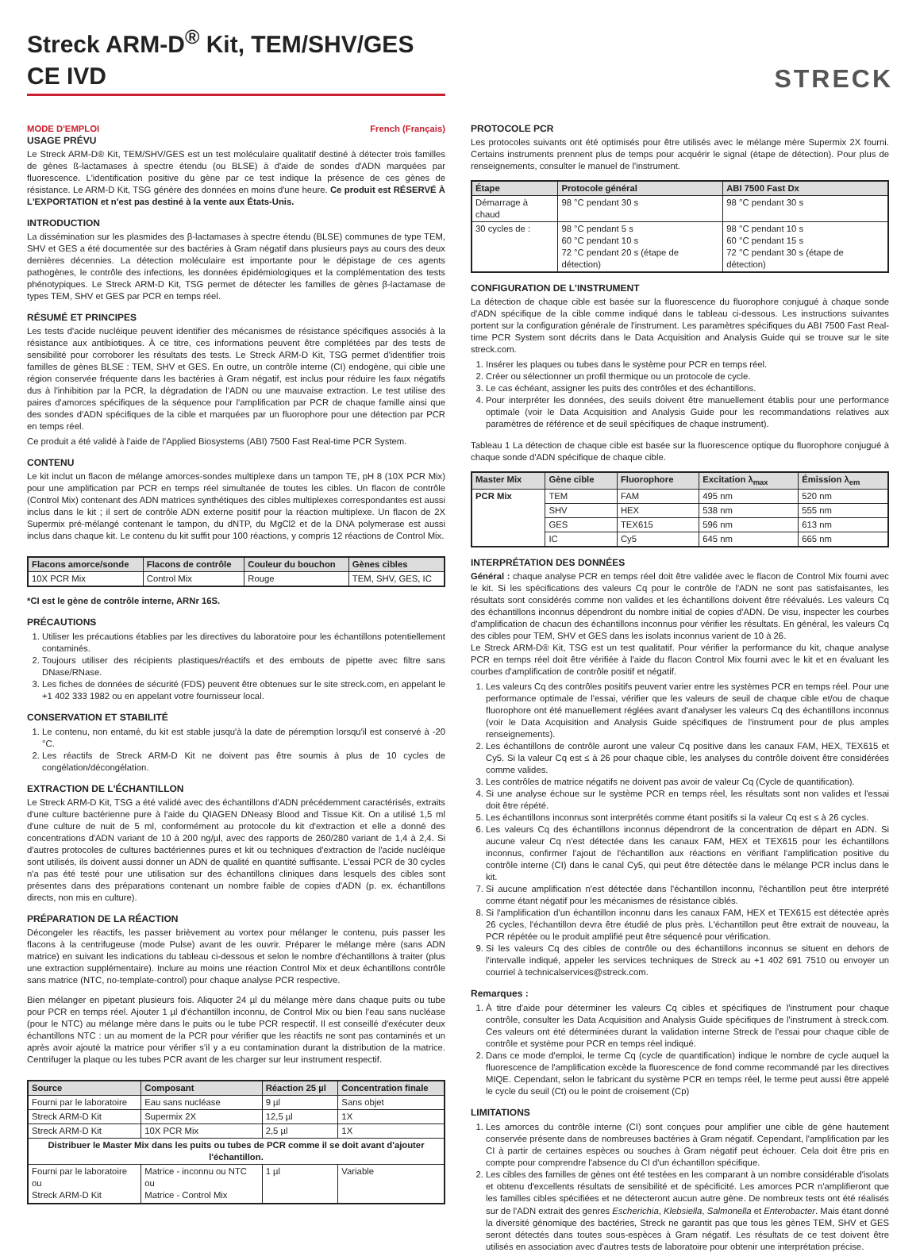Streck ARM-D<sup>®</sup> Kit, TEM/SHV/GES CE IVD
STRECK
MODE D'EMPLOI French (Français)
USAGE PRÉVU
Le Streck ARM-D® Kit, TEM/SHV/GES est un test moléculaire qualitatif destiné à détecter trois familles de gènes ß-lactamases à spectre étendu (ou BLSE) à d'aide de sondes d'ADN marquées par fluorescence. L'identification positive du gène par ce test indique la présence de ces gènes de résistance. Le ARM-D Kit, TSG génère des données en moins d'une heure. Ce produit est RÉSERVÉ À L'EXPORTATION et n'est pas destiné à la vente aux États-Unis.
INTRODUCTION
La dissémination sur les plasmides des β-lactamases à spectre étendu (BLSE) communes de type TEM, SHV et GES a été documentée sur des bactéries à Gram négatif dans plusieurs pays au cours des deux dernières décennies. La détection moléculaire est importante pour le dépistage de ces agents pathogènes, le contrôle des infections, les données épidémiologiques et la complémentation des tests phénotypiques. Le Streck ARM-D Kit, TSG permet de détecter les familles de gènes β-lactamase de types TEM, SHV et GES par PCR en temps réel.
RÉSUMÉ ET PRINCIPES
Les tests d'acide nucléique peuvent identifier des mécanismes de résistance spécifiques associés à la résistance aux antibiotiques. À ce titre, ces informations peuvent être complétées par des tests de sensibilité pour corroborer les résultats des tests. Le Streck ARM-D Kit, TSG permet d'identifier trois familles de gènes BLSE : TEM, SHV et GES. En outre, un contrôle interne (CI) endogène, qui cible une région conservée fréquente dans les bactéries à Gram négatif, est inclus pour réduire les faux négatifs dus à l'inhibition par la PCR, la dégradation de l'ADN ou une mauvaise extraction. Le test utilise des paires d'amorces spécifiques de la séquence pour l'amplification par PCR de chaque famille ainsi que des sondes d'ADN spécifiques de la cible et marquées par un fluorophore pour une détection par PCR en temps réel.
Ce produit a été validé à l'aide de l'Applied Biosystems (ABI) 7500 Fast Real-time PCR System.
CONTENU
Le kit inclut un flacon de mélange amorces-sondes multiplexe dans un tampon TE, pH 8 (10X PCR Mix) pour une amplification par PCR en temps réel simultanée de toutes les cibles. Un flacon de contrôle (Control Mix) contenant des ADN matrices synthétiques des cibles multiplexes correspondantes est aussi inclus dans le kit ; il sert de contrôle ADN externe positif pour la réaction multiplexe. Un flacon de 2X Supermix pré-mélangé contenant le tampon, du dNTP, du MgCl2 et de la DNA polymerase est aussi inclus dans chaque kit. Le contenu du kit suffit pour 100 réactions, y compris 12 réactions de Control Mix.
| Flacons amorce/sonde | Flacons de contrôle | Couleur du bouchon | Gènes cibles |
| --- | --- | --- | --- |
| 10X PCR Mix | Control Mix | Rouge | TEM, SHV, GES, IC |
*CI est le gène de contrôle interne, ARNr 16S.
PRÉCAUTIONS
1. Utiliser les précautions établies par les directives du laboratoire pour les échantillons potentiellement contaminés.
2. Toujours utiliser des récipients plastiques/réactifs et des embouts de pipette avec filtre sans DNase/RNase.
3. Les fiches de données de sécurité (FDS) peuvent être obtenues sur le site streck.com, en appelant le +1 402 333 1982 ou en appelant votre fournisseur local.
CONSERVATION ET STABILITÉ
1. Le contenu, non entamé, du kit est stable jusqu'à la date de péremption lorsqu'il est conservé à -20 °C.
2. Les réactifs de Streck ARM-D Kit ne doivent pas être soumis à plus de 10 cycles de congélation/décongélation.
EXTRACTION DE L'ÉCHANTILLON
Le Streck ARM-D Kit, TSG a été validé avec des échantillons d'ADN précédemment caractérisés, extraits d'une culture bactérienne pure à l'aide du QIAGEN DNeasy Blood and Tissue Kit. On a utilisé 1,5 ml d'une culture de nuit de 5 ml, conformément au protocole du kit d'extraction et elle a donné des concentrations d'ADN variant de 10 à 200 ng/µl, avec des rapports de 260/280 variant de 1,4 à 2,4. Si d'autres protocoles de cultures bactériennes pures et kit ou techniques d'extraction de l'acide nucléique sont utilisés, ils doivent aussi donner un ADN de qualité en quantité suffisante. L'essai PCR de 30 cycles n'a pas été testé pour une utilisation sur des échantillons cliniques dans lesquels des cibles sont présentes dans des préparations contenant un nombre faible de copies d'ADN (p. ex. échantillons directs, non mis en culture).
PRÉPARATION DE LA RÉACTION
Décongeler les réactifs, les passer brièvement au vortex pour mélanger le contenu, puis passer les flacons à la centrifugeuse (mode Pulse) avant de les ouvrir. Préparer le mélange mère (sans ADN matrice) en suivant les indications du tableau ci-dessous et selon le nombre d'échantillons à traiter (plus une extraction supplémentaire). Inclure au moins une réaction Control Mix et deux échantillons contrôle sans matrice (NTC, no-template-control) pour chaque analyse PCR respective.
Bien mélanger en pipetant plusieurs fois. Aliquoter 24 µl du mélange mère dans chaque puits ou tube pour PCR en temps réel. Ajouter 1 µl d'échantillon inconnu, de Control Mix ou bien l'eau sans nucléase (pour le NTC) au mélange mère dans le puits ou le tube PCR respectif. Il est conseillé d'exécuter deux échantillons NTC : un au moment de la PCR pour vérifier que les réactifs ne sont pas contaminés et un après avoir ajouté la matrice pour vérifier s'il y a eu contamination durant la distribution de la matrice. Centrifuger la plaque ou les tubes PCR avant de les charger sur leur instrument respectif.
| Source | Composant | Réaction 25 µl | Concentration finale |
| --- | --- | --- | --- |
| Fourni par le laboratoire | Eau sans nucléase | 9 µl | Sans objet |
| Streck ARM-D Kit | Supermix 2X | 12,5 µl | 1X |
| Streck ARM-D Kit | 10X PCR Mix | 2,5 µl | 1X |
| Distribuer le Master Mix dans les puits ou tubes de PCR comme il se doit avant d'ajouter l'échantillon. | | | |
| Fourni par le laboratoire ou Streck ARM-D Kit | Matrice - inconnu ou NTC ou Matrice - Control Mix | 1 µl | Variable |
PROTOCOLE PCR
Les protocoles suivants ont été optimisés pour être utilisés avec le mélange mère Supermix 2X fourni. Certains instruments prennent plus de temps pour acquérir le signal (étape de détection). Pour plus de renseignements, consulter le manuel de l'instrument.
| Étape | Protocole général | ABI 7500 Fast Dx |
| --- | --- | --- |
| Démarrage à chaud | 98 °C pendant 30 s | 98 °C pendant 30 s |
| 30 cycles de : | 98 °C pendant 5 s 60 °C pendant 10 s 72 °C pendant 20 s (étape de détection) | 98 °C pendant 10 s 60 °C pendant 15 s 72 °C pendant 30 s (étape de détection) |
CONFIGURATION DE L'INSTRUMENT
La détection de chaque cible est basée sur la fluorescence du fluorophore conjugué à chaque sonde d'ADN spécifique de la cible comme indiqué dans le tableau ci-dessous. Les instructions suivantes portent sur la configuration générale de l'instrument. Les paramètres spécifiques du ABI 7500 Fast Real-time PCR System sont décrits dans le Data Acquisition and Analysis Guide qui se trouve sur le site streck.com.
1. Insérer les plaques ou tubes dans le système pour PCR en temps réel.
2. Créer ou sélectionner un profil thermique ou un protocole de cycle.
3. Le cas échéant, assigner les puits des contrôles et des échantillons.
4. Pour interpréter les données, des seuils doivent être manuellement établis pour une performance optimale (voir le Data Acquisition and Analysis Guide pour les recommandations relatives aux paramètres de référence et de seuil spécifiques de chaque instrument).
Tableau 1 La détection de chaque cible est basée sur la fluorescence optique du fluorophore conjugué à chaque sonde d'ADN spécifique de chaque cible.
| Master Mix | Gène cible | Fluorophore | Excitation λ<sub>max</sub> | Émission λ<sub>em</sub> |
| --- | --- | --- | --- | --- |
| PCR Mix | TEM | FAM | 495 nm | 520 nm |
| | SHV | HEX | 538 nm | 555 nm |
| | GES | TEX615 | 596 nm | 613 nm |
| | IC | Cy5 | 645 nm | 665 nm |
INTERPRÉTATION DES DONNÉES
Général : chaque analyse PCR en temps réel doit être validée avec le flacon de Control Mix fourni avec le kit. Si les spécifications des valeurs Cq pour le contrôle de l'ADN ne sont pas satisfaisantes, les résultats sont considérés comme non valides et les échantillons doivent être réévalués. Les valeurs Cq des échantillons inconnus dépendront du nombre initial de copies d'ADN. De visu, inspecter les courbes d'amplification de chacun des échantillons inconnus pour vérifier les résultats. En général, les valeurs Cq des cibles pour TEM, SHV et GES dans les isolats inconnus varient de 10 à 26.
Le Streck ARM-D® Kit, TSG est un test qualitatif. Pour vérifier la performance du kit, chaque analyse PCR en temps réel doit être vérifiée à l'aide du flacon Control Mix fourni avec le kit et en évaluant les courbes d'amplification de contrôle positif et négatif.
1. Les valeurs Cq des contrôles positifs peuvent varier entre les systèmes PCR en temps réel. Pour une performance optimale de l'essai, vérifier que les valeurs de seuil de chaque cible et/ou de chaque fluorophore ont été manuellement réglées avant d'analyser les valeurs Cq des échantillons inconnus (voir le Data Acquisition and Analysis Guide spécifiques de l'instrument pour de plus amples renseignements).
2. Les échantillons de contrôle auront une valeur Cq positive dans les canaux FAM, HEX, TEX615 et Cy5. Si la valeur Cq est ≤ à 26 pour chaque cible, les analyses du contrôle doivent être considérées comme valides.
3. Les contrôles de matrice négatifs ne doivent pas avoir de valeur Cq (Cycle de quantification).
4. Si une analyse échoue sur le système PCR en temps réel, les résultats sont non valides et l'essai doit être répété.
5. Les échantillons inconnus sont interprétés comme étant positifs si la valeur Cq est ≤ à 26 cycles.
6. Les valeurs Cq des échantillons inconnus dépendront de la concentration de départ en ADN. Si aucune valeur Cq n'est détectée dans les canaux FAM, HEX et TEX615 pour les échantillons inconnus, confirmer l'ajout de l'échantillon aux réactions en vérifiant l'amplification positive du contrôle interne (CI) dans le canal Cy5, qui peut être détectée dans le mélange PCR inclus dans le kit.
7. Si aucune amplification n'est détectée dans l'échantillon inconnu, l'échantillon peut être interprété comme étant négatif pour les mécanismes de résistance ciblés.
8. Si l'amplification d'un échantillon inconnu dans les canaux FAM, HEX et TEX615 est détectée après 26 cycles, l'échantillon devra être étudié de plus près. L'échantillon peut être extrait de nouveau, la PCR répétée ou le produit amplifié peut être séquencé pour vérification.
9. Si les valeurs Cq des cibles de contrôle ou des échantillons inconnus se situent en dehors de l'intervalle indiqué, appeler les services techniques de Streck au +1 402 691 7510 ou envoyer un courriel à technicalservices@streck.com.
Remarques :
1. À titre d'aide pour déterminer les valeurs Cq cibles et spécifiques de l'instrument pour chaque contrôle, consulter les Data Acquisition and Analysis Guide spécifiques de l'instrument à streck.com. Ces valeurs ont été déterminées durant la validation interne Streck de l'essai pour chaque cible de contrôle et système pour PCR en temps réel indiqué.
2. Dans ce mode d'emploi, le terme Cq (cycle de quantification) indique le nombre de cycle auquel la fluorescence de l'amplification excède la fluorescence de fond comme recommandé par les directives MIQE. Cependant, selon le fabricant du système PCR en temps réel, le terme peut aussi être appelé le cycle du seuil (Ct) ou le point de croisement (Cp)
LIMITATIONS
1. Les amorces du contrôle interne (CI) sont conçues pour amplifier une cible de gène hautement conservée présente dans de nombreuses bactéries à Gram négatif. Cependant, l'amplification par les CI à partir de certaines espèces ou souches à Gram négatif peut échouer. Cela doit être pris en compte pour comprendre l'absence du CI d'un échantillon spécifique.
2. Les cibles des familles de gènes ont été testées en les comparant à un nombre considérable d'isolats et obtenu d'excellents résultats de sensibilité et de spécificité. Les amorces PCR n'amplifieront que les familles cibles spécifiées et ne détecteront aucun autre gène. De nombreux tests ont été réalisés sur de l'ADN extrait des genres Escherichia, Klebsiella, Salmonella et Enterobacter. Mais étant donné la diversité génomique des bactéries, Streck ne garantit pas que tous les gènes TEM, SHV et GES seront détectés dans toutes sous-espèces à Gram négatif. Les résultats de ce test doivent être utilisés en association avec d'autres tests de laboratoire pour obtenir une interprétation précise.